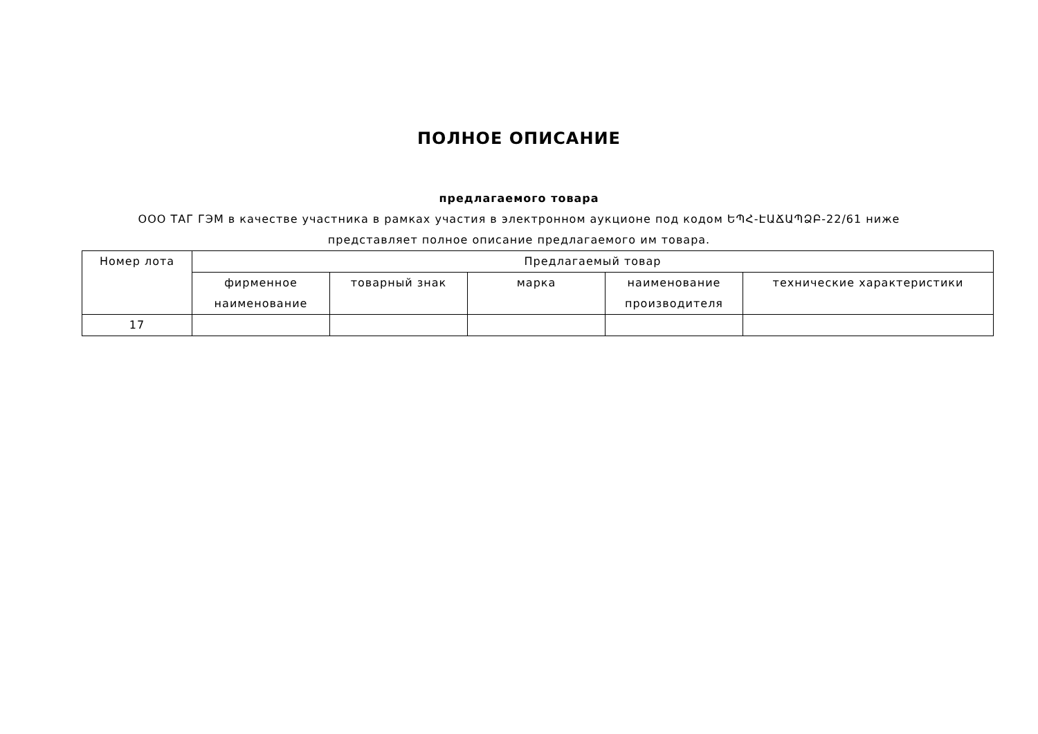ПОЛНОЕ ОПИСАНИЕ
предлагаемого товара
ООО ТАГ ГЭМ в качестве участника в рамках участия в электронном аукционе под кодом ԵՊՀ-ԷԱՃԱՊՁԲ-22/61 ниже представляет полное описание предлагаемого им товара.
| Номер лота | Предлагаемый товар | | | | |
| --- | --- | --- | --- | --- | --- |
| | фирменное наименование | товарный знак | марка | наименование производителя | технические характеристики |
| 17 | | | | | |